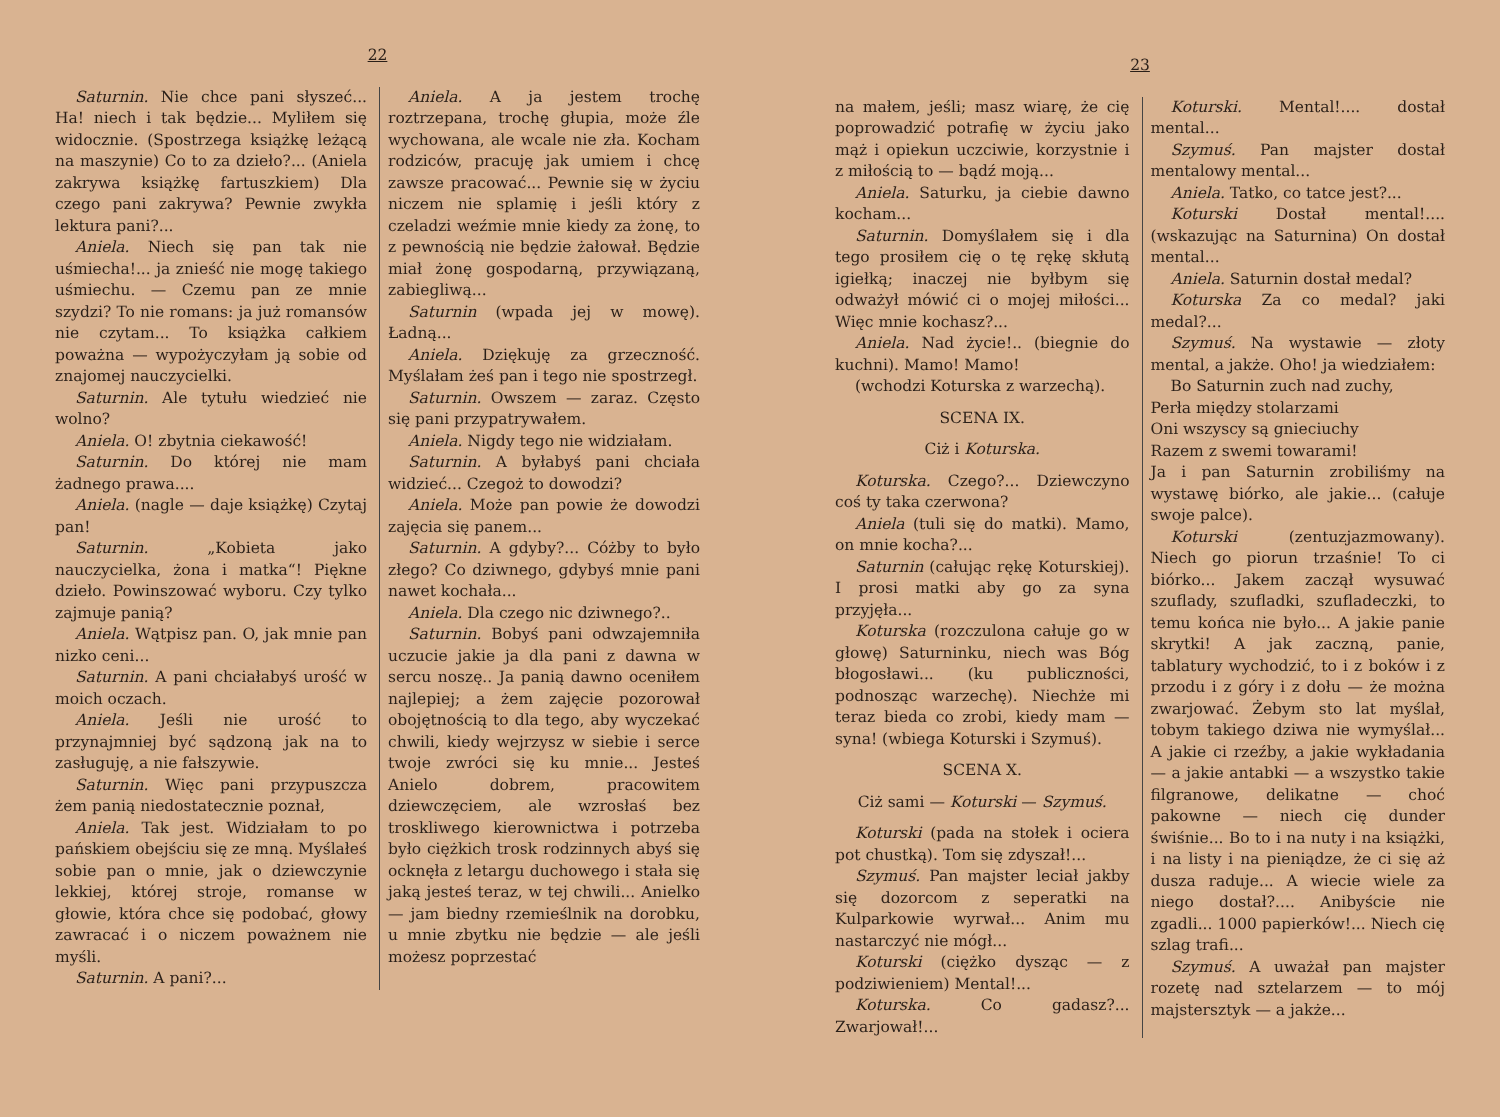22
Saturnin. Nie chce pani słyszeć... Ha! niech i tak będzie... Myliłem się widocznie. (Spostrzega książkę leżącą na maszynie) Co to za dzieło?... (Aniela zakrywa książkę fartuszkiem) Dla czego pani zakrywa? Pewnie zwykła lektura pani?...
Aniela. Niech się pan tak nie uśmiecha!... ja znieść nie mogę takiego uśmiechu. — Czemu pan ze mnie szydzi? To nie romans: ja już romansów nie czytam... To książka całkiem poważna — wypożyczyłam ją sobie od znajomej nauczycielki.
Saturnin. Ale tytułu wiedzieć nie wolno?
Aniela. O! zbytnia ciekawość!
Saturnin. Do której nie mam żadnego prawa....
Aniela. (nagle — daje książkę) Czytaj pan!
Saturnin. „Kobieta jako nauczycielka, żona i matka“! Piękne dzieło. Powinszować wyboru. Czy tylko zajmuje panią?
Aniela. Wątpisz pan. O, jak mnie pan nizko ceni...
Saturnin. A pani chciałabyś urość w moich oczach.
Aniela. Jeśli nie urość to przynajmniej być sądzoną jak na to zasługuję, a nie fałszywie.
Saturnin. Więc pani przypuszcza żem panią niedostatecznie poznał,
Aniela. Tak jest. Widziałam to po pańskiem obejściu się ze mną. Myślałeś sobie pan o mnie, jak o dziewczynie lekkiej, której stroje, romanse w głowie, która chce się podobać, głowy zawracać i o niczem poważnem nie myśli.
Saturnin. A pani?...
Aniela. A ja jestem trochę roztrzepana, trochę głupia, może źle wychowana, ale wcale nie zła. Kocham rodziców, pracuję jak umiem i chcę zawsze pracować... Pewnie się w życiu niczem nie splamię i jeśli który z czeladzi weźmie mnie kiedy za żonę, to z pewnością nie będzie żałował. Będzie miał żonę gospodarną, przywiązaną, zabiegliwą...
Saturnin (wpada jej w mowę). Ładną...
Aniela. Dziękuję za grzeczność. Myślałam żeś pan i tego nie spostrzegł.
Saturnin. Owszem — zaraz. Często się pani przypatrywałem.
Aniela. Nigdy tego nie widziałam.
Saturnin. A byłabyś pani chciała widzieć... Czegoż to dowodzi?
Aniela. Może pan powie że dowodzi zajęcia się panem...
Saturnin. A gdyby?... Cóżby to było złego? Co dziwnego, gdybyś mnie pani nawet kochała...
Aniela. Dla czego nic dziwnego?..
Saturnin. Bobyś pani odwzajemniła uczucie jakie ja dla pani z dawna w sercu noszę.. Ja panią dawno oceniłem najlepiej; a żem zajęcie pozorował obojętnością to dla tego, aby wyczekać chwili, kiedy wejrzysz w siebie i serce twoje zwróci się ku mnie... Jesteś Anielo dobrem, pracowitem dziewczęciem, ale wzrosłaś bez troskliwego kierownictwa i potrzeba było ciężkich trosk rodzinnych abyś się ocknęła z letargu duchowego i stała się jaką jesteś teraz, w tej chwili... Anielko — jam biedny rzemieślnik na dorobku, u mnie zbytku nie będzie — ale jeśli możesz poprzestać
23
na małem, jeśli; masz wiarę, że cię poprowadzić potrafię w życiu jako mąż i opiekun uczciwie, korzystnie i z miłością to — bądź moją...
Aniela. Saturku, ja ciebie dawno kocham...
Saturnin. Domyślałem się i dla tego prosiłem cię o tę rękę skłutą igiełką; inaczej nie byłbym się odważył mówić ci o mojej miłości... Więc mnie kochasz?...
Aniela. Nad życie!.. (biegnie do kuchni). Mamo! Mamo!
(wchodzi Koturska z warzechą).
SCENA IX.
Ciż i Koturska.
Koturska. Czego?... Dziewczyno coś ty taka czerwona?
Aniela (tuli się do matki). Mamo, on mnie kocha?...
Saturnin (całując rękę Koturskiej). I prosi matki aby go za syna przyjęła...
Koturska (rozczulona całuje go w głowę) Saturninku, niech was Bóg błogosławi... (ku publiczności, podnosząc warzechę). Niechże mi teraz bieda co zrobi, kiedy mam — syna! (wbiega Koturski i Szymuś).
SCENA X.
Ciż sami — Koturski — Szymuś.
Koturski (pada na stołek i ociera pot chustką). Tom się zdyszał!...
Szymuś. Pan majster leciał jakby się dozorcom z seperatki na Kulparkowie wyrwał... Anim mu nastarczyć nie mógł...
Koturski (ciężko dysząc — z podziwieniem) Mental!...
Koturska. Co gadasz?... Zwarjował!...
Koturski. Mental!.... dostał mental...
Szymuś. Pan majster dostał mentalowy mental...
Aniela. Tatko, co tatce jest?...
Koturski Dostał mental!.... (wskazując na Saturnina) On dostał mental...
Aniela. Saturnin dostał medal?
Koturska Za co medal? jaki medal?...
Szymuś. Na wystawie — złoty mental, a jakże. Oho! ja wiedziałem:
Bo Saturnin zuch nad zuchy,
Perła między stolarzami
Oni wszyscy są gnieciuchy
Razem z swemi towarami!
Ja i pan Saturnin zrobiliśmy na wystawę biórko, ale jakie... (całuje swoje palce).
Koturski (zentuzjazmowany). Niech go piorun trzaśnie! To ci biórko... Jakem zaczął wysuwać szuflady, szufladki, szufladeczki, to temu końca nie było... A jakie panie skrytki! A jak zaczną, panie, tablatury wychodzić, to i z boków i z przodu i z góry i z dołu — że można zwarjować. Żebym sto lat myślał, tobym takiego dziwa nie wymyślał... A jakie ci rzeźby, a jakie wykładania — a jakie antabki — a wszystko takie filgranowe, delikatne — choć pakowne — niech cię dunder świśnie... Bo to i na nuty i na książki, i na listy i na pieniądze, że ci się aż dusza raduje... A wiecie wiele za niego dostał?.... Anibyście nie zgadli... 1000 papierków!... Niech cię szlag trafi...
Szymuś. A uważał pan majster rozetę nad sztelarzem — to mój majstersztyk — a jakże...